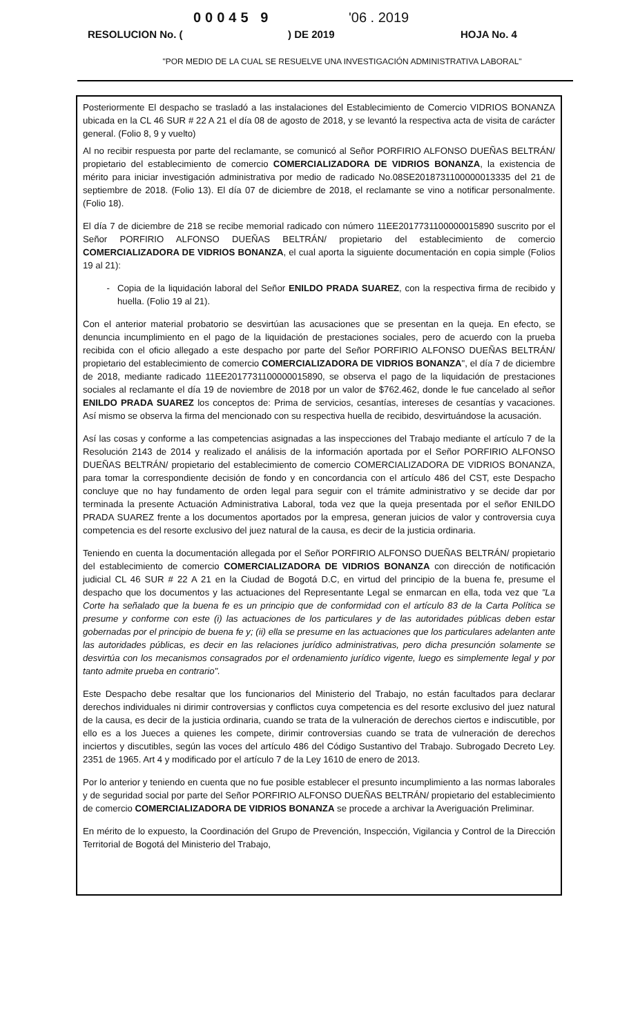00045 9
'06 . 2019
RESOLUCION No. () DE 2019 HOJA No. 4
"POR MEDIO DE LA CUAL SE RESUELVE UNA INVESTIGACIÓN ADMINISTRATIVA LABORAL"
Posteriormente El despacho se trasladó a las instalaciones del Establecimiento de Comercio VIDRIOS BONANZA ubicada en la CL 46 SUR # 22 A 21 el día 08 de agosto de 2018, y se levantó la respectiva acta de visita de carácter general. (Folio 8, 9 y vuelto)
Al no recibir respuesta por parte del reclamante, se comunicó al Señor PORFIRIO ALFONSO DUEÑAS BELTRÁN/ propietario del establecimiento de comercio COMERCIALIZADORA DE VIDRIOS BONANZA, la existencia de mérito para iniciar investigación administrativa por medio de radicado No.08SE2018731100000013335 del 21 de septiembre de 2018. (Folio 13). El día 07 de diciembre de 2018, el reclamante se vino a notificar personalmente. (Folio 18).
El día 7 de diciembre de 218 se recibe memorial radicado con número 11EE2017731100000015890 suscrito por el Señor PORFIRIO ALFONSO DUEÑAS BELTRÁN/ propietario del establecimiento de comercio COMERCIALIZADORA DE VIDRIOS BONANZA, el cual aporta la siguiente documentación en copia simple (Folios 19 al 21):
Copia de la liquidación laboral del Señor ENILDO PRADA SUAREZ, con la respectiva firma de recibido y huella. (Folio 19 al 21).
Con el anterior material probatorio se desvirtúan las acusaciones que se presentan en la queja. En efecto, se denuncia incumplimiento en el pago de la liquidación de prestaciones sociales, pero de acuerdo con la prueba recibida con el oficio allegado a este despacho por parte del Señor PORFIRIO ALFONSO DUEÑAS BELTRÁN/ propietario del establecimiento de comercio COMERCIALIZADORA DE VIDRIOS BONANZA", el día 7 de diciembre de 2018, mediante radicado 11EE2017731100000015890, se observa el pago de la liquidación de prestaciones sociales al reclamante el día 19 de noviembre de 2018 por un valor de $762.462, donde le fue cancelado al señor ENILDO PRADA SUAREZ los conceptos de: Prima de servicios, cesantías, intereses de cesantías y vacaciones. Así mismo se observa la firma del mencionado con su respectiva huella de recibido, desvirtuándose la acusación.
Así las cosas y conforme a las competencias asignadas a las inspecciones del Trabajo mediante el artículo 7 de la Resolución 2143 de 2014 y realizado el análisis de la información aportada por el Señor PORFIRIO ALFONSO DUEÑAS BELTRÁN/ propietario del establecimiento de comercio COMERCIALIZADORA DE VIDRIOS BONANZA, para tomar la correspondiente decisión de fondo y en concordancia con el artículo 486 del CST, este Despacho concluye que no hay fundamento de orden legal para seguir con el trámite administrativo y se decide dar por terminada la presente Actuación Administrativa Laboral, toda vez que la queja presentada por el señor ENILDO PRADA SUAREZ frente a los documentos aportados por la empresa, generan juicios de valor y controversia cuya competencia es del resorte exclusivo del juez natural de la causa, es decir de la justicia ordinaria.
Teniendo en cuenta la documentación allegada por el Señor PORFIRIO ALFONSO DUEÑAS BELTRÁN/ propietario del establecimiento de comercio COMERCIALIZADORA DE VIDRIOS BONANZA con dirección de notificación judicial CL 46 SUR # 22 A 21 en la Ciudad de Bogotá D.C, en virtud del principio de la buena fe, presume el despacho que los documentos y las actuaciones del Representante Legal se enmarcan en ella, toda vez que "La Corte ha señalado que la buena fe es un principio que de conformidad con el artículo 83 de la Carta Política se presume y conforme con este (i) las actuaciones de los particulares y de las autoridades públicas deben estar gobernadas por el principio de buena fe y; (ii) ella se presume en las actuaciones que los particulares adelanten ante las autoridades públicas, es decir en las relaciones jurídico administrativas, pero dicha presunción solamente se desvirtúa con los mecanismos consagrados por el ordenamiento jurídico vigente, luego es simplemente legal y por tanto admite prueba en contrario".
Este Despacho debe resaltar que los funcionarios del Ministerio del Trabajo, no están facultados para declarar derechos individuales ni dirimir controversias y conflictos cuya competencia es del resorte exclusivo del juez natural de la causa, es decir de la justicia ordinaria, cuando se trata de la vulneración de derechos ciertos e indiscutible, por ello es a los Jueces a quienes les compete, dirimir controversias cuando se trata de vulneración de derechos inciertos y discutibles, según las voces del artículo 486 del Código Sustantivo del Trabajo. Subrogado Decreto Ley. 2351 de 1965. Art 4 y modificado por el artículo 7 de la Ley 1610 de enero de 2013.
Por lo anterior y teniendo en cuenta que no fue posible establecer el presunto incumplimiento a las normas laborales y de seguridad social por parte del Señor PORFIRIO ALFONSO DUEÑAS BELTRÁN/ propietario del establecimiento de comercio COMERCIALIZADORA DE VIDRIOS BONANZA se procede a archivar la Averiguación Preliminar.
En mérito de lo expuesto, la Coordinación del Grupo de Prevención, Inspección, Vigilancia y Control de la Dirección Territorial de Bogotá del Ministerio del Trabajo,